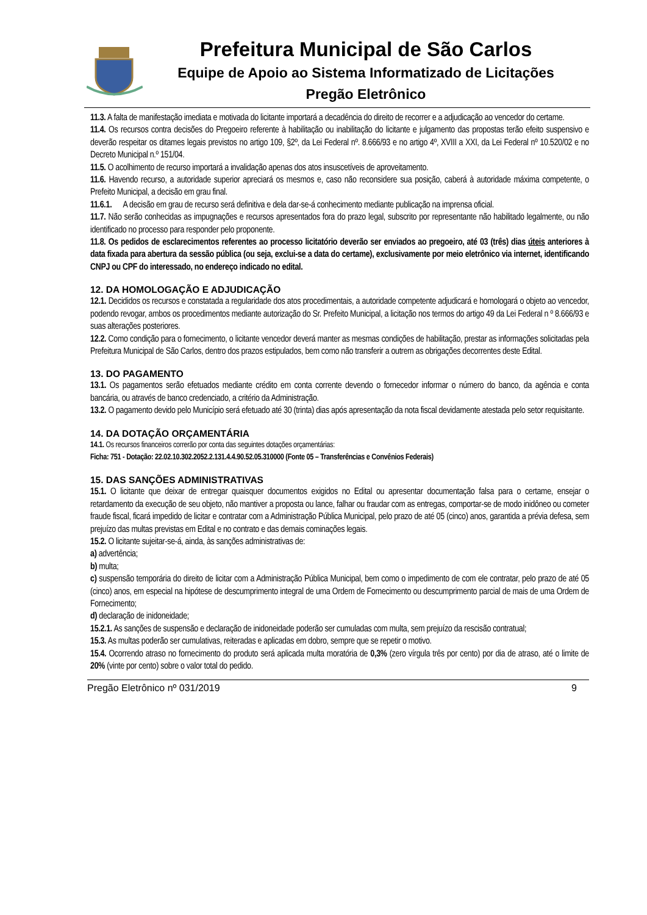Prefeitura Municipal de São Carlos
Equipe de Apoio ao Sistema Informatizado de Licitações
Pregão Eletrônico
11.3. A falta de manifestação imediata e motivada do licitante importará a decadência do direito de recorrer e a adjudicação ao vencedor do certame.
11.4. Os recursos contra decisões do Pregoeiro referente à habilitação ou inabilitação do licitante e julgamento das propostas terão efeito suspensivo e deverão respeitar os ditames legais previstos no artigo 109, §2º, da Lei Federal nº. 8.666/93 e no artigo 4º, XVIII a XXI, da Lei Federal nº 10.520/02 e no Decreto Municipal n.º 151/04.
11.5. O acolhimento de recurso importará a invalidação apenas dos atos insuscetíveis de aproveitamento.
11.6. Havendo recurso, a autoridade superior apreciará os mesmos e, caso não reconsidere sua posição, caberá à autoridade máxima competente, o Prefeito Municipal, a decisão em grau final.
11.6.1. A decisão em grau de recurso será definitiva e dela dar-se-á conhecimento mediante publicação na imprensa oficial.
11.7. Não serão conhecidas as impugnações e recursos apresentados fora do prazo legal, subscrito por representante não habilitado legalmente, ou não identificado no processo para responder pelo proponente.
11.8. Os pedidos de esclarecimentos referentes ao processo licitatório deverão ser enviados ao pregoeiro, até 03 (três) dias úteis anteriores à data fixada para abertura da sessão pública (ou seja, exclui-se a data do certame), exclusivamente por meio eletrônico via internet, identificando CNPJ ou CPF do interessado, no endereço indicado no edital.
12. DA HOMOLOGAÇÃO E ADJUDICAÇÃO
12.1. Decididos os recursos e constatada a regularidade dos atos procedimentais, a autoridade competente adjudicará e homologará o objeto ao vencedor, podendo revogar, ambos os procedimentos mediante autorização do Sr. Prefeito Municipal, a licitação nos termos do artigo 49 da Lei Federal n º 8.666/93 e suas alterações posteriores.
12.2. Como condição para o fornecimento, o licitante vencedor deverá manter as mesmas condições de habilitação, prestar as informações solicitadas pela Prefeitura Municipal de São Carlos, dentro dos prazos estipulados, bem como não transferir a outrem as obrigações decorrentes deste Edital.
13. DO PAGAMENTO
13.1. Os pagamentos serão efetuados mediante crédito em conta corrente devendo o fornecedor informar o número do banco, da agência e conta bancária, ou através de banco credenciado, a critério da Administração.
13.2. O pagamento devido pelo Município será efetuado até 30 (trinta) dias após apresentação da nota fiscal devidamente atestada pelo setor requisitante.
14. DA DOTAÇÃO ORÇAMENTÁRIA
14.1. Os recursos financeiros correrão por conta das seguintes dotações orçamentárias:
Ficha: 751 - Dotação: 22.02.10.302.2052.2.131.4.4.90.52.05.310000 (Fonte 05 – Transferências e Convênios Federais)
15. DAS SANÇÕES ADMINISTRATIVAS
15.1. O licitante que deixar de entregar quaisquer documentos exigidos no Edital ou apresentar documentação falsa para o certame, ensejar o retardamento da execução de seu objeto, não mantiver a proposta ou lance, falhar ou fraudar com as entregas, comportar-se de modo inidôneo ou cometer fraude fiscal, ficará impedido de licitar e contratar com a Administração Pública Municipal, pelo prazo de até 05 (cinco) anos, garantida a prévia defesa, sem prejuízo das multas previstas em Edital e no contrato e das demais cominações legais.
15.2. O licitante sujeitar-se-á, ainda, às sanções administrativas de:
a) advertência;
b) multa;
c) suspensão temporária do direito de licitar com a Administração Pública Municipal, bem como o impedimento de com ele contratar, pelo prazo de até 05 (cinco) anos, em especial na hipótese de descumprimento integral de uma Ordem de Fornecimento ou descumprimento parcial de mais de uma Ordem de Fornecimento;
d) declaração de inidoneidade;
15.2.1. As sanções de suspensão e declaração de inidoneidade poderão ser cumuladas com multa, sem prejuízo da rescisão contratual;
15.3. As multas poderão ser cumulativas, reiteradas e aplicadas em dobro, sempre que se repetir o motivo.
15.4. Ocorrendo atraso no fornecimento do produto será aplicada multa moratória de 0,3% (zero vírgula três por cento) por dia de atraso, até o limite de 20% (vinte por cento) sobre o valor total do pedido.
Pregão Eletrônico nº 031/2019 9